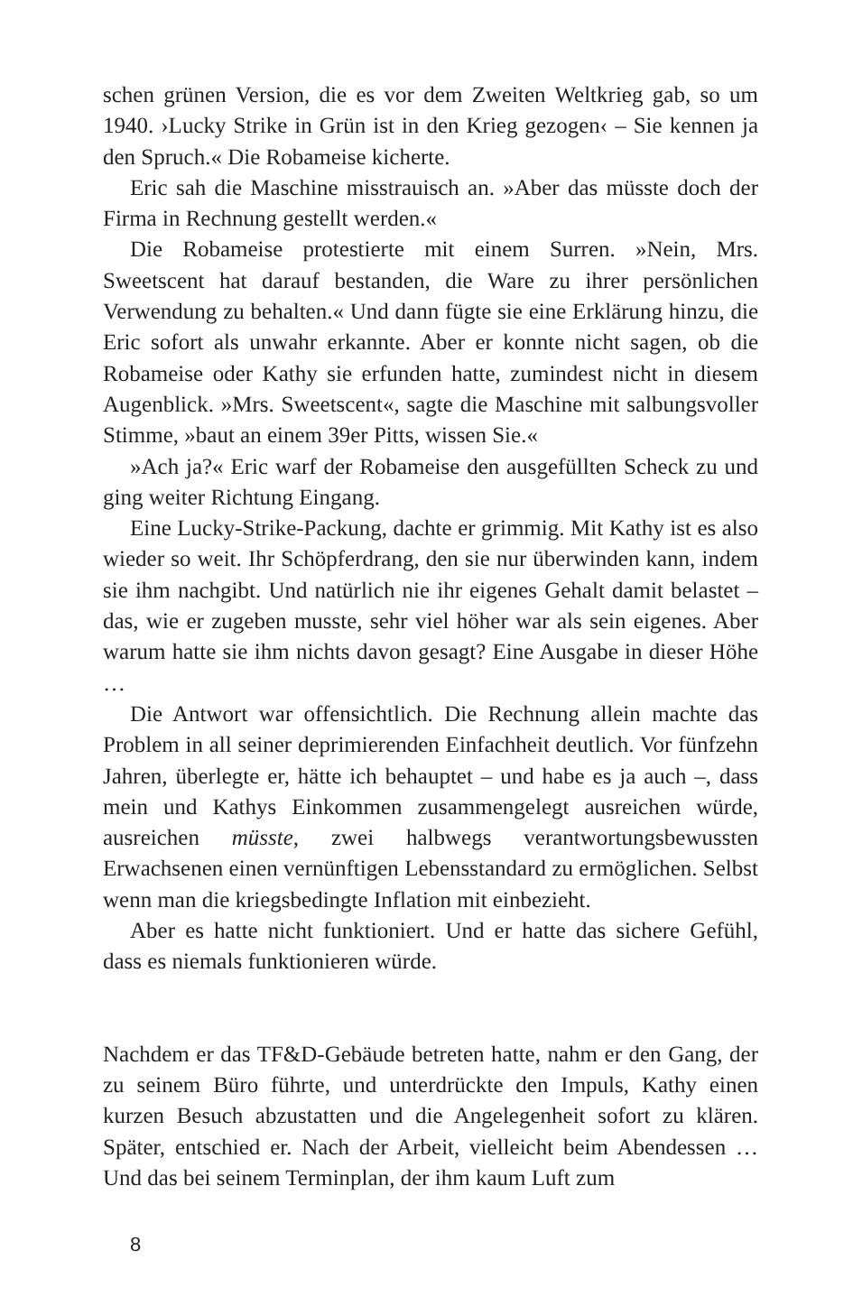schen grünen Version, die es vor dem Zweiten Weltkrieg gab, so um 1940. ›Lucky Strike in Grün ist in den Krieg gezogen‹ – Sie kennen ja den Spruch.« Die Robameise kicherte.
Eric sah die Maschine misstrauisch an. »Aber das müsste doch der Firma in Rechnung gestellt werden.«
Die Robameise protestierte mit einem Surren. »Nein, Mrs. Sweetscent hat darauf bestanden, die Ware zu ihrer persönlichen Verwendung zu behalten.« Und dann fügte sie eine Erklärung hinzu, die Eric sofort als unwahr erkannte. Aber er konnte nicht sagen, ob die Robameise oder Kathy sie erfunden hatte, zumindest nicht in diesem Augenblick. »Mrs. Sweetscent«, sagte die Maschine mit salbungsvoller Stimme, »baut an einem 39er Pitts, wissen Sie.«
»Ach ja?« Eric warf der Robameise den ausgefüllten Scheck zu und ging weiter Richtung Eingang.
Eine Lucky-Strike-Packung, dachte er grimmig. Mit Kathy ist es also wieder so weit. Ihr Schöpferdrang, den sie nur überwinden kann, indem sie ihm nachgibt. Und natürlich nie ihr eigenes Gehalt damit belastet – das, wie er zugeben musste, sehr viel höher war als sein eigenes. Aber warum hatte sie ihm nichts davon gesagt? Eine Ausgabe in dieser Höhe …
Die Antwort war offensichtlich. Die Rechnung allein machte das Problem in all seiner deprimierenden Einfachheit deutlich. Vor fünfzehn Jahren, überlegte er, hätte ich behauptet – und habe es ja auch –, dass mein und Kathys Einkommen zusammengelegt ausreichen würde, ausreichen müsste, zwei halbwegs verantwortungsbewussten Erwachsenen einen vernünftigen Lebensstandard zu ermöglichen. Selbst wenn man die kriegsbedingte Inflation mit einbezieht.
Aber es hatte nicht funktioniert. Und er hatte das sichere Gefühl, dass es niemals funktionieren würde.
Nachdem er das TF&D-Gebäude betreten hatte, nahm er den Gang, der zu seinem Büro führte, und unterdrückte den Impuls, Kathy einen kurzen Besuch abzustatten und die Angelegenheit sofort zu klären. Später, entschied er. Nach der Arbeit, vielleicht beim Abendessen … Und das bei seinem Terminplan, der ihm kaum Luft zum
8